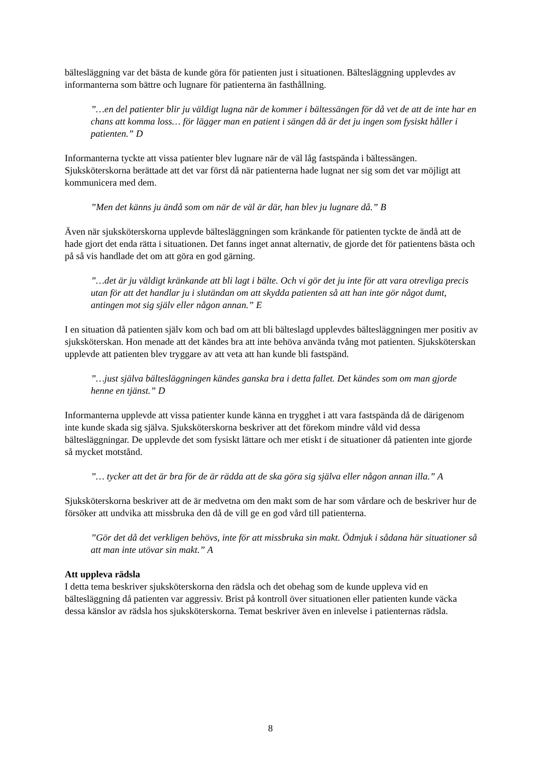bältesläggning var det bästa de kunde göra för patienten just i situationen. Bältesläggning upplevdes av informanterna som bättre och lugnare för patienterna än fasthållning.
”…en del patienter blir ju väldigt lugna när de kommer i bältessängen för då vet de att de inte har en chans att komma loss… för lägger man en patient i sängen då är det ju ingen som fysiskt håller i patienten.” D
Informanterna tyckte att vissa patienter blev lugnare när de väl låg fastspända i bältessängen. Sjuksköterskorna berättade att det var först då när patienterna hade lugnat ner sig som det var möjligt att kommunicera med dem.
”Men det känns ju ändå som om när de väl är där, han blev ju lugnare då.” B
Även när sjuksköterskorna upplevde bältesläggningen som kränkande för patienten tyckte de ändå att de hade gjort det enda rätta i situationen. Det fanns inget annat alternativ, de gjorde det för patientens bästa och på så vis handlade det om att göra en god gärning.
”…det är ju väldigt kränkande att bli lagt i bälte. Och vi gör det ju inte för att vara otrevliga precis utan för att det handlar ju i slutändan om att skydda patienten så att han inte gör något dumt, antingen mot sig själv eller någon annan.” E
I en situation då patienten själv kom och bad om att bli bälteslagd upplevdes bältesläggningen mer positiv av sjuksköterskan. Hon menade att det kändes bra att inte behöva använda tvång mot patienten. Sjuksköterskan upplevde att patienten blev tryggare av att veta att han kunde bli fastspänd.
”…just själva bältesläggningen kändes ganska bra i detta fallet. Det kändes som om man gjorde henne en tjänst.” D
Informanterna upplevde att vissa patienter kunde känna en trygghet i att vara fastspända då de därigenom inte kunde skada sig själva. Sjuksköterskorna beskriver att det förekom mindre våld vid dessa bältesläggningar. De upplevde det som fysiskt lättare och mer etiskt i de situationer då patienten inte gjorde så mycket motstånd.
”… tycker att det är bra för de är rädda att de ska göra sig själva eller någon annan illa.” A
Sjuksköterskorna beskriver att de är medvetna om den makt som de har som vårdare och de beskriver hur de försöker att undvika att missbruka den då de vill ge en god vård till patienterna.
”Gör det då det verkligen behövs, inte för att missbruka sin makt. Ödmjuk i sådana här situationer så att man inte utövar sin makt.” A
Att uppleva rädsla
I detta tema beskriver sjuksköterskorna den rädsla och det obehag som de kunde uppleva vid en bältesläggning då patienten var aggressiv. Brist på kontroll över situationen eller patienten kunde väcka dessa känslor av rädsla hos sjuksköterskorna. Temat beskriver även en inlevelse i patienternas rädsla.
8